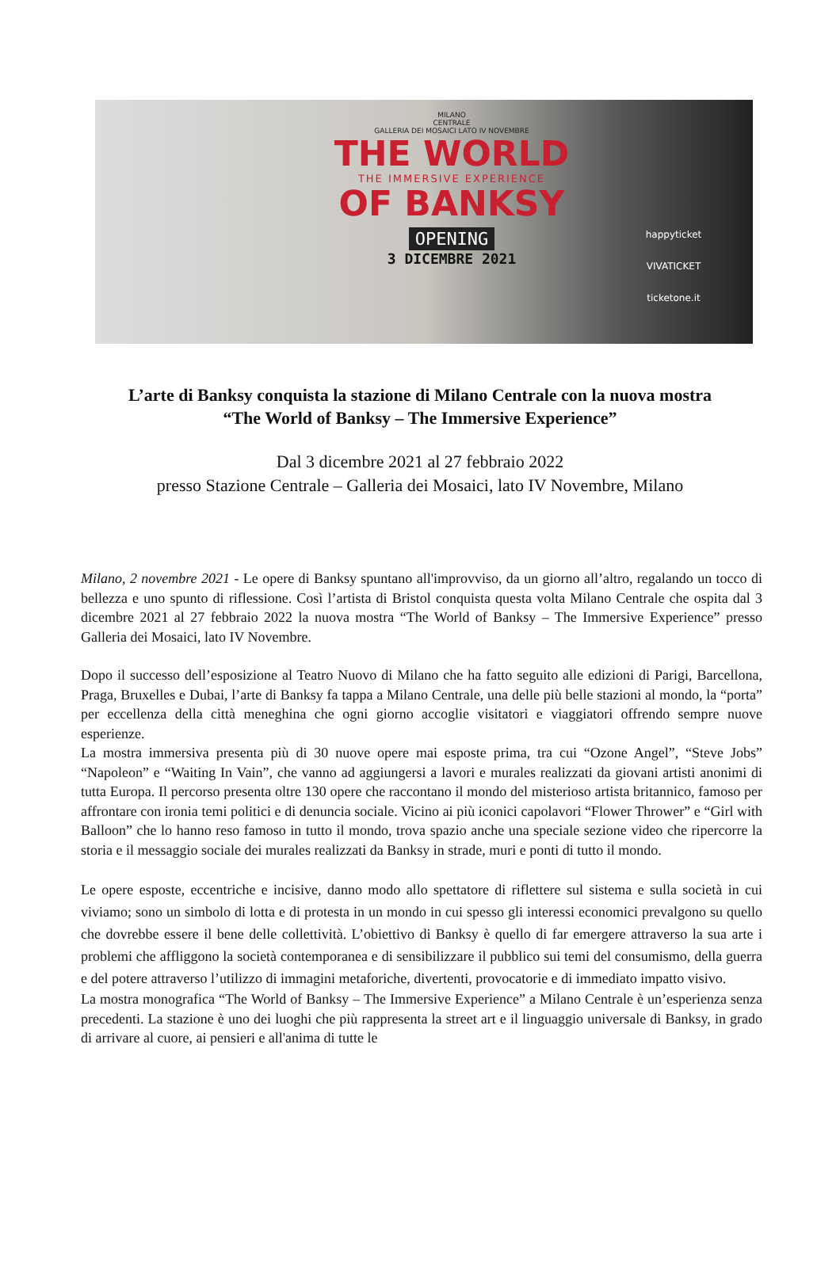MILANO
CENTRALE
GALLERIA DEI MOSAICI LATO IV NOVEMBRE
THE WORLD
THE IMMERSIVE EXPERIENCE
OF BANKSY
OPENING
3 DICEMBRE 2021
happyticket
VIVATICKET
ticketone.it
L’arte di Banksy conquista la stazione di Milano Centrale con la nuova mostra
“The World of Banksy – The Immersive Experience”
Dal 3 dicembre 2021 al 27 febbraio 2022
presso Stazione Centrale – Galleria dei Mosaici, lato IV Novembre, Milano
Milano, 2 novembre 2021 - Le opere di Banksy spuntano all'improvviso, da un giorno all’altro, regalando un tocco di bellezza e uno spunto di riflessione. Così l’artista di Bristol conquista questa volta Milano Centrale che ospita dal 3 dicembre 2021 al 27 febbraio 2022 la nuova mostra “The World of Banksy – The Immersive Experience” presso Galleria dei Mosaici, lato IV Novembre.
Dopo il successo dell’esposizione al Teatro Nuovo di Milano che ha fatto seguito alle edizioni di Parigi, Barcellona, Praga, Bruxelles e Dubai, l’arte di Banksy fa tappa a Milano Centrale, una delle più belle stazioni al mondo, la “porta” per eccellenza della città meneghina che ogni giorno accoglie visitatori e viaggiatori offrendo sempre nuove esperienze.
La mostra immersiva presenta più di 30 nuove opere mai esposte prima, tra cui “Ozone Angel”, “Steve Jobs” “Napoleon” e “Waiting In Vain”, che vanno ad aggiungersi a lavori e murales realizzati da giovani artisti anonimi di tutta Europa. Il percorso presenta oltre 130 opere che raccontano il mondo del misterioso artista britannico, famoso per affrontare con ironia temi politici e di denuncia sociale. Vicino ai più iconici capolavori “Flower Thrower” e “Girl with Balloon” che lo hanno reso famoso in tutto il mondo, trova spazio anche una speciale sezione video che ripercorre la storia e il messaggio sociale dei murales realizzati da Banksy in strade, muri e ponti di tutto il mondo.
Le opere esposte, eccentriche e incisive, danno modo allo spettatore di riflettere sul sistema e sulla società in cui viviamo; sono un simbolo di lotta e di protesta in un mondo in cui spesso gli interessi economici prevalgono su quello che dovrebbe essere il bene delle collettività. L’obiettivo di Banksy è quello di far emergere attraverso la sua arte i problemi che affliggono la società contemporanea e di sensibilizzare il pubblico sui temi del consumismo, della guerra e del potere attraverso l’utilizzo di immagini metaforiche, divertenti, provocatorie e di immediato impatto visivo.
La mostra monografica “The World of Banksy – The Immersive Experience” a Milano Centrale è un’esperienza senza precedenti. La stazione è uno dei luoghi che più rappresenta la street art e il linguaggio universale di Banksy, in grado di arrivare al cuore, ai pensieri e all'anima di tutte le